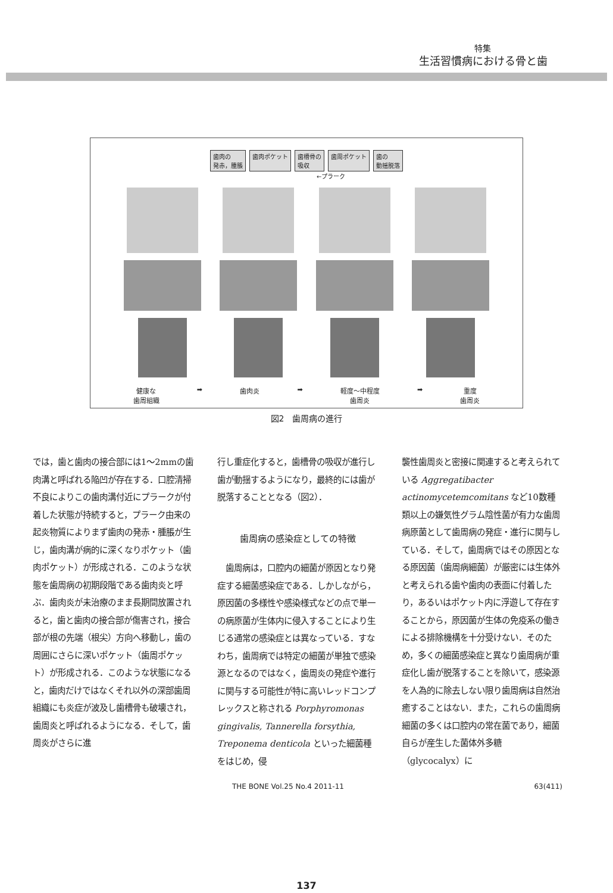特集
生活習慣病における骨と歯
歯肉の
発赤，腫脹 歯肉ポケット 歯槽骨の
吸収 歯周ポケット 歯の
動揺脱落
←プラーク
健康な
歯周組織 ➡ 歯肉炎 ➡ 軽度～中程度
歯周炎 ➡ 重度
歯周炎
図2　歯周病の進行
では，歯と歯肉の接合部には1～2mmの歯肉溝と呼ばれる陥凹が存在する．口腔清掃不良によりこの歯肉溝付近にプラークが付着した状態が持続すると，プラーク由来の起炎物質によりまず歯肉の発赤・腫脹が生じ，歯肉溝が病的に深くなりポケット（歯肉ポケット）が形成される．このような状態を歯周病の初期段階である歯肉炎と呼ぶ．歯肉炎が未治療のまま長期間放置されると，歯と歯肉の接合部が傷害され，接合部が根の先端（根尖）方向へ移動し，歯の周囲にさらに深いポケット（歯周ポケット）が形成される．このような状態になると，歯肉だけではなくそれ以外の深部歯周組織にも炎症が波及し歯槽骨も破壊され，歯周炎と呼ばれるようになる．そして，歯周炎がさらに進
行し重症化すると，歯槽骨の吸収が進行し歯が動揺するようになり，最終的には歯が脱落することとなる（図2）．
歯周病の感染症としての特徴
　歯周病は，口腔内の細菌が原因となり発症する細菌感染症である．しかしながら，原因菌の多様性や感染様式などの点で単一の病原菌が生体内に侵入することにより生じる通常の感染症とは異なっている．すなわち，歯周病では特定の細菌が単独で感染源となるのではなく，歯周炎の発症や進行に関与する可能性が特に高いレッドコンプレックスと称される Porphyromonas gingivalis, Tannerella forsythia, Treponema denticola といった細菌種をはじめ，侵
襲性歯周炎と密接に関連すると考えられている Aggregatibacter actinomycetemcomitans など10数種類以上の嫌気性グラム陰性菌が有力な歯周病原菌として歯周病の発症・進行に関与している．そして，歯周病ではその原因となる原因菌（歯周病細菌）が厳密には生体外と考えられる歯や歯肉の表面に付着したり，あるいはポケット内に浮遊して存在することから，原因菌が生体の免疫系の働きによる排除機構を十分受けない．そのため，多くの細菌感染症と異なり歯周病が重症化し歯が脱落することを除いて，感染源を人為的に除去しない限り歯周病は自然治癒することはない．また，これらの歯周病細菌の多くは口腔内の常在菌であり，細菌自らが産生した菌体外多糖（glycocalyx）に
THE BONE Vol.25 No.4 2011-11 63(411)
137